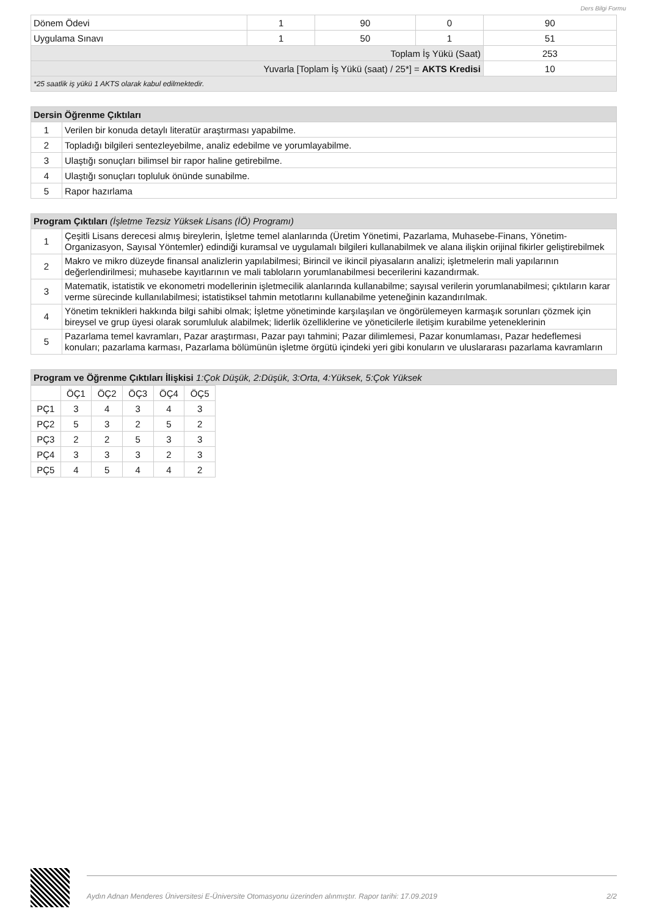Ders Bilgi Formu
| Dönem Ödevi | 1 | 90 | 0 | 90 |
| Uygulama Sınavı | 1 | 50 | 1 | 51 |
| Toplam İş Yükü (Saat) | | | | 253 |
| Yuvarla [Toplam İş Yükü (saat) / 25*] = AKTS Kredisi | | | | 10 |
| *25 saatlik iş yükü 1 AKTS olarak kabul edilmektedir. | | | | |
| Dersin Öğrenme Çıktıları | |
| --- | --- |
| 1 | Verilen bir konuda detaylı literatür araştırması yapabilme. |
| 2 | Topladığı bilgileri sentezleyebilme, analiz edebilme ve yorumlayabilme. |
| 3 | Ulaştığı sonuçları bilimsel bir rapor haline getirebilme. |
| 4 | Ulaştığı sonuçları topluluk önünde sunabilme. |
| 5 | Rapor hazırlama |
| Program Çıktıları (İşletme Tezsiz Yüksek Lisans (İÖ) Programı) | |
| --- | --- |
| 1 | Çeşitli Lisans derecesi almış bireylerin, İşletme temel alanlarında (Üretim Yönetimi, Pazarlama, Muhasebe-Finans, Yönetim-Organizasyon, Sayısal Yöntemler) edindiği kuramsal ve uygulamalı bilgileri kullanabilmek ve alana ilişkin orijinal fikirler geliştirebilmek |
| 2 | Makro ve mikro düzeyde finansal analizlerin yapılabilmesi; Birincil ve ikincil piyasaların analizi; işletmelerin mali yapılarının değerlendirilmesi; muhasebe kayıtlarının ve mali tabloların yorumlanabilmesi becerilerini kazandırmak. |
| 3 | Matematik, istatistik ve ekonometri modellerinin işletmecilik alanlarında kullanabilme; sayısal verilerin yorumlanabilmesi; çıktıların karar verme sürecinde kullanılabilmesi; istatistiksel tahmin metotlarını kullanabilme yeteneğinin kazandırılmak. |
| 4 | Yönetim teknikleri hakkında bilgi sahibi olmak; İşletme yönetiminde karşılaşılan ve öngörülemeyen karmaşık sorunları çözmek için bireysel ve grup üyesi olarak sorumluluk alabilmek; liderlik özelliklerine ve yöneticilerle iletişim kurabilme yeteneklerinin |
| 5 | Pazarlama temel kavramları, Pazar araştırması, Pazar payı tahmini; Pazar dilimlemesi, Pazar konumlaması, Pazar hedeflemesi konuları; pazarlama karması, Pazarlama bölümünün işletme örgütü içindeki yeri gibi konuların ve uluslararası pazarlama kavramların |
| Program ve Öğrenme Çıktıları İlişkisi 1:Çok Düşük, 2:Düşük, 3:Orta, 4:Yüksek, 5:Çok Yüksek |
| --- |
| | ÖÇ1 | ÖÇ2 | ÖÇ3 | ÖÇ4 | ÖÇ5 |
| PÇ1 | 3 | 4 | 3 | 4 | 3 |
| PÇ2 | 5 | 3 | 2 | 5 | 2 |
| PÇ3 | 2 | 2 | 5 | 3 | 3 |
| PÇ4 | 3 | 3 | 3 | 2 | 3 |
| PÇ5 | 4 | 5 | 4 | 4 | 2 |
Aydın Adnan Menderes Üniversitesi E-Üniversite Otomasyonu üzerinden alınmıştır. Rapor tarihi: 17.09.2019 2/2